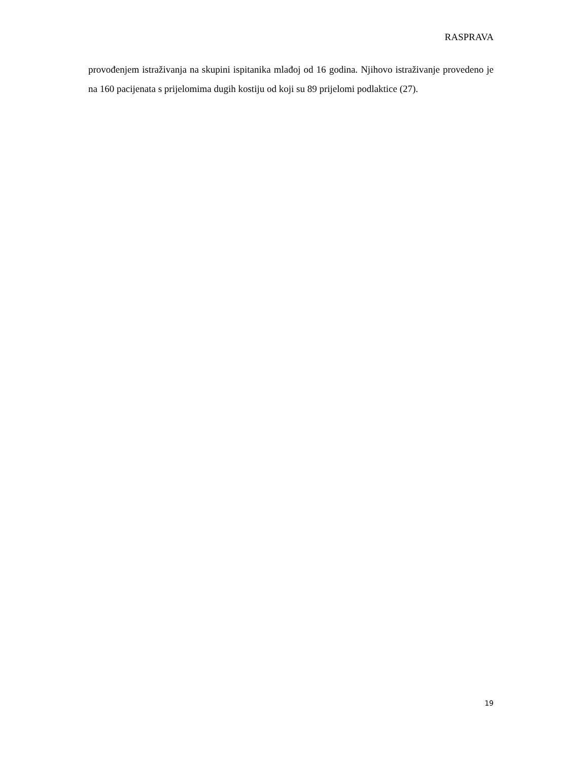RASPRAVA
provođenjem istraživanja na skupini ispitanika mlađoj od 16 godina. Njihovo istraživanje provedeno je na 160 pacijenata s prijelomima dugih kostiju od koji su 89 prijelomi podlaktice (27).
19